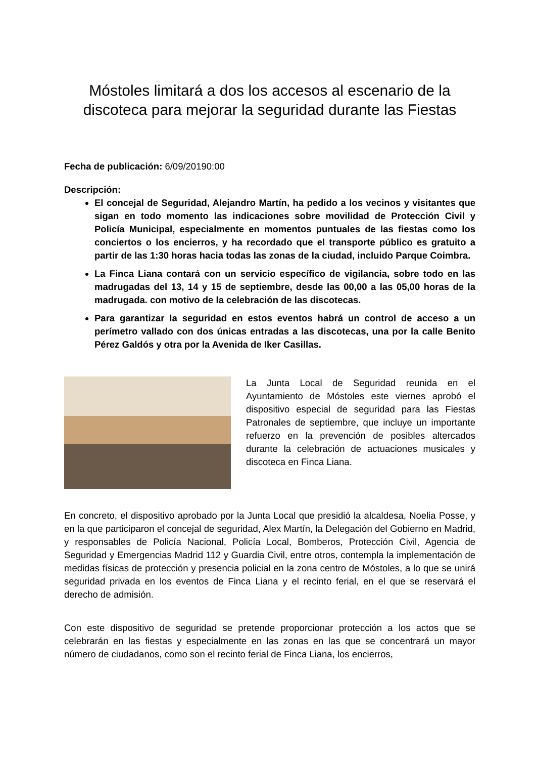Móstoles limitará a dos los accesos al escenario de la discoteca para mejorar la seguridad durante las Fiestas
Fecha de publicación: 6/09/20190:00
Descripción:
El concejal de Seguridad, Alejandro Martín, ha pedido a los vecinos y visitantes que sigan en todo momento las indicaciones sobre movilidad de Protección Civil y Policía Municipal, especialmente en momentos puntuales de las fiestas como los conciertos o los encierros, y ha recordado que el transporte público es gratuito a partir de las 1:30 horas hacia todas las zonas de la ciudad, incluido Parque Coimbra.
La Finca Liana contará con un servicio específico de vigilancia, sobre todo en las madrugadas del 13, 14 y 15 de septiembre, desde las 00,00 a las 05,00 horas de la madrugada. con motivo de la celebración de las discotecas.
Para garantizar la seguridad en estos eventos habrá un control de acceso a un perímetro vallado con dos únicas entradas a las discotecas, una por la calle Benito Pérez Galdós y otra por la Avenida de Iker Casillas.
La Junta Local de Seguridad reunida en el Ayuntamiento de Móstoles este viernes aprobó el dispositivo especial de seguridad para las Fiestas Patronales de septiembre, que incluye un importante refuerzo en la prevención de posibles altercados durante la celebración de actuaciones musicales y discoteca en Finca Liana.
En concreto, el dispositivo aprobado por la Junta Local que presidió la alcaldesa, Noelia Posse, y en la que participaron el concejal de seguridad, Alex Martín, la Delegación del Gobierno en Madrid, y responsables de Policía Nacional, Policía Local, Bomberos, Protección Civil, Agencia de Seguridad y Emergencias Madrid 112 y Guardia Civil, entre otros, contempla la implementación de medidas físicas de protección y presencia policial en la zona centro de Móstoles, a lo que se unirá seguridad privada en los eventos de Finca Liana y el recinto ferial, en el que se reservará el derecho de admisión.
Con este dispositivo de seguridad se pretende proporcionar protección a los actos que se celebrarán en las fiestas y especialmente en las zonas en las que se concentrará un mayor número de ciudadanos, como son el recinto ferial de Finca Liana, los encierros,